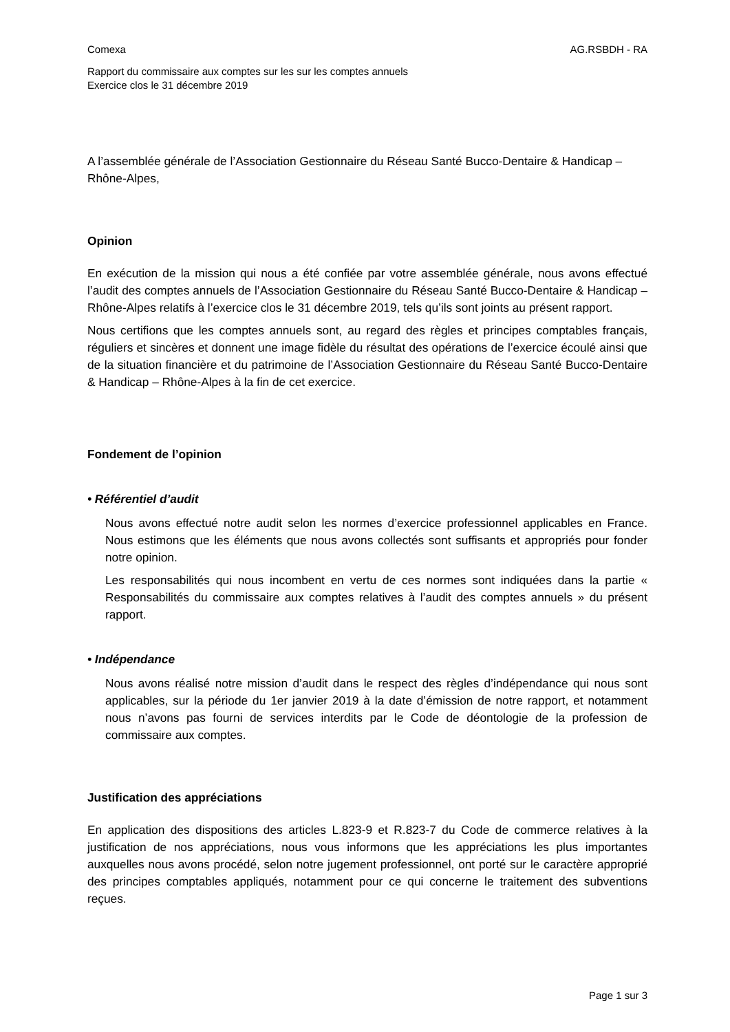Comexa AG.RSBDH - RA
Rapport du commissaire aux comptes sur les sur les comptes annuels
Exercice clos le 31 décembre 2019
A l’assemblée générale de l’Association Gestionnaire du Réseau Santé Bucco-Dentaire & Handicap – Rhône-Alpes,
Opinion
En exécution de la mission qui nous a été confiée par votre assemblée générale, nous avons effectué l’audit des comptes annuels de l’Association Gestionnaire du Réseau Santé Bucco-Dentaire & Handicap – Rhône-Alpes relatifs à l’exercice clos le 31 décembre 2019, tels qu’ils sont joints au présent rapport.
Nous certifions que les comptes annuels sont, au regard des règles et principes comptables français, réguliers et sincères et donnent une image fidèle du résultat des opérations de l’exercice écoulé ainsi que de la situation financière et du patrimoine de l’Association Gestionnaire du Réseau Santé Bucco-Dentaire & Handicap – Rhône-Alpes à la fin de cet exercice.
Fondement de l’opinion
• Référentiel d’audit
Nous avons effectué notre audit selon les normes d’exercice professionnel applicables en France. Nous estimons que les éléments que nous avons collectés sont suffisants et appropriés pour fonder notre opinion.
Les responsabilités qui nous incombent en vertu de ces normes sont indiquées dans la partie « Responsabilités du commissaire aux comptes relatives à l’audit des comptes annuels » du présent rapport.
• Indépendance
Nous avons réalisé notre mission d’audit dans le respect des règles d’indépendance qui nous sont applicables, sur la période du 1er janvier 2019 à la date d’émission de notre rapport, et notamment nous n’avons pas fourni de services interdits par le Code de déontologie de la profession de commissaire aux comptes.
Justification des appréciations
En application des dispositions des articles L.823-9 et R.823-7 du Code de commerce relatives à la justification de nos appréciations, nous vous informons que les appréciations les plus importantes auxquelles nous avons procédé, selon notre jugement professionnel, ont porté sur le caractère approprié des principes comptables appliqués, notamment pour ce qui concerne le traitement des subventions reçues.
Page 1 sur 3